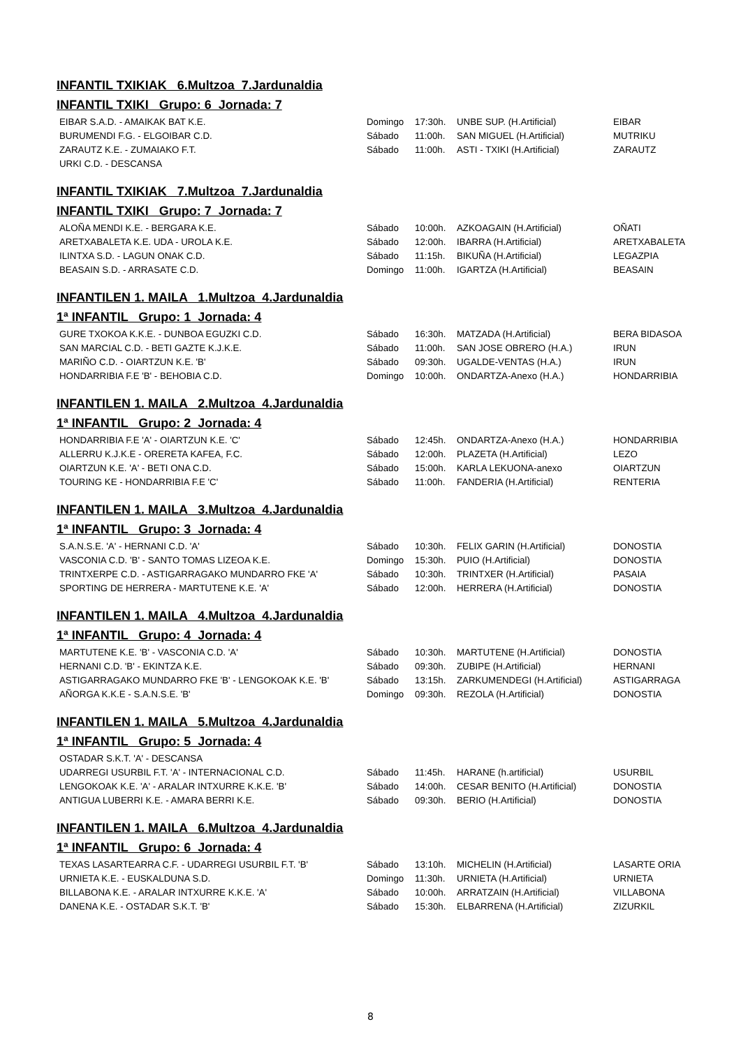INFANTIL TXIKIAK 6.Multzoa 7.Jardunaldia
INFANTIL TXIKI Grupo: 6 Jornada: 7
| EIBAR S.A.D. - AMAIKAK BAT K.E. | Domingo | 17:30h. | UNBE SUP. (H.Artificial) | EIBAR |
| BURUMENDI F.G. - ELGOIBAR C.D. | Sábado | 11:00h. | SAN MIGUEL (H.Artificial) | MUTRIKU |
| ZARAUTZ K.E. - ZUMAIAKO F.T. | Sábado | 11:00h. | ASTI - TXIKI (H.Artificial) | ZARAUTZ |
| URKI C.D. - DESCANSA | | | | |
INFANTIL TXIKIAK 7.Multzoa 7.Jardunaldia
INFANTIL TXIKI Grupo: 7 Jornada: 7
| ALOÑA MENDI K.E. - BERGARA K.E. | Sábado | 10:00h. | AZKOAGAIN (H.Artificial) | OÑATI |
| ARETXABALETA K.E. UDA - UROLA K.E. | Sábado | 12:00h. | IBARRA (H.Artificial) | ARETXABALETA |
| ILINTXA S.D. - LAGUN ONAK C.D. | Sábado | 11:15h. | BIKUÑA (H.Artificial) | LEGAZPIA |
| BEASAIN S.D. - ARRASATE C.D. | Domingo | 11:00h. | IGARTZA (H.Artificial) | BEASAIN |
INFANTILEN 1. MAILA 1.Multzoa 4.Jardunaldia
1ª INFANTIL Grupo: 1 Jornada: 4
| GURE TXOKOA K.K.E. - DUNBOA EGUZKI C.D. | Sábado | 16:30h. | MATZADA (H.Artificial) | BERA BIDASOA |
| SAN MARCIAL C.D. - BETI GAZTE K.J.K.E. | Sábado | 11:00h. | SAN JOSE OBRERO (H.A.) | IRUN |
| MARIÑO C.D. - OIARTZUN K.E. 'B' | Sábado | 09:30h. | UGALDE-VENTAS (H.A.) | IRUN |
| HONDARRIBIA F.E 'B' - BEHOBIA C.D. | Domingo | 10:00h. | ONDARTZA-Anexo (H.A.) | HONDARRIBIA |
INFANTILEN 1. MAILA 2.Multzoa 4.Jardunaldia
1ª INFANTIL Grupo: 2 Jornada: 4
| HONDARRIBIA F.E 'A' - OIARTZUN K.E. 'C' | Sábado | 12:45h. | ONDARTZA-Anexo (H.A.) | HONDARRIBIA |
| ALLERRU K.J.K.E - ORERETA KAFEA, F.C. | Sábado | 12:00h. | PLAZETA (H.Artificial) | LEZO |
| OIARTZUN K.E. 'A' - BETI ONA C.D. | Sábado | 15:00h. | KARLA LEKUONA-anexo | OIARTZUN |
| TOURING KE - HONDARRIBIA F.E 'C' | Sábado | 11:00h. | FANDERIA (H.Artificial) | RENTERIA |
INFANTILEN 1. MAILA 3.Multzoa 4.Jardunaldia
1ª INFANTIL Grupo: 3 Jornada: 4
| S.A.N.S.E. 'A' - HERNANI C.D. 'A' | Sábado | 10:30h. | FELIX GARIN (H.Artificial) | DONOSTIA |
| VASCONIA C.D. 'B' - SANTO TOMAS LIZEOA K.E. | Domingo | 15:30h. | PUIO (H.Artificial) | DONOSTIA |
| TRINTXERPE C.D. - ASTIGARRAGAKO MUNDARRO FKE 'A' | Sábado | 10:30h. | TRINTXER (H.Artificial) | PASAIA |
| SPORTING DE HERRERA - MARTUTENE K.E. 'A' | Sábado | 12:00h. | HERRERA (H.Artificial) | DONOSTIA |
INFANTILEN 1. MAILA 4.Multzoa 4.Jardunaldia
1ª INFANTIL Grupo: 4 Jornada: 4
| MARTUTENE K.E. 'B' - VASCONIA C.D. 'A' | Sábado | 10:30h. | MARTUTENE (H.Artificial) | DONOSTIA |
| HERNANI C.D. 'B' - EKINTZA K.E. | Sábado | 09:30h. | ZUBIPE (H.Artificial) | HERNANI |
| ASTIGARRAGAKO MUNDARRO FKE 'B' - LENGOKOAK K.E. 'B' | Sábado | 13:15h. | ZARKUMENDEGI (H.Artificial) | ASTIGARRAGA |
| AÑORGA K.K.E - S.A.N.S.E. 'B' | Domingo | 09:30h. | REZOLA (H.Artificial) | DONOSTIA |
INFANTILEN 1. MAILA 5.Multzoa 4.Jardunaldia
1ª INFANTIL Grupo: 5 Jornada: 4
| OSTADAR S.K.T. 'A' - DESCANSA | | | | |
| UDARREGI USURBIL F.T. 'A' - INTERNACIONAL C.D. | Sábado | 11:45h. | HARANE (h.artificial) | USURBIL |
| LENGOKOAK K.E. 'A' - ARALAR INTXURRE K.K.E. 'B' | Sábado | 14:00h. | CESAR BENITO (H.Artificial) | DONOSTIA |
| ANTIGUA LUBERRI K.E. - AMARA BERRI K.E. | Sábado | 09:30h. | BERIO (H.Artificial) | DONOSTIA |
INFANTILEN 1. MAILA 6.Multzoa 4.Jardunaldia
1ª INFANTIL Grupo: 6 Jornada: 4
| TEXAS LASARTEARRA C.F. - UDARREGI USURBIL F.T. 'B' | Sábado | 13:10h. | MICHELIN (H.Artificial) | LASARTE ORIA |
| URNIETA K.E. - EUSKALDUNA S.D. | Domingo | 11:30h. | URNIETA (H.Artificial) | URNIETA |
| BILLABONA K.E. - ARALAR INTXURRE K.K.E. 'A' | Sábado | 10:00h. | ARRATZAIN (H.Artificial) | VILLABONA |
| DANENA K.E. - OSTADAR S.K.T. 'B' | Sábado | 15:30h. | ELBARRENA (H.Artificial) | ZIZURKIL |
8